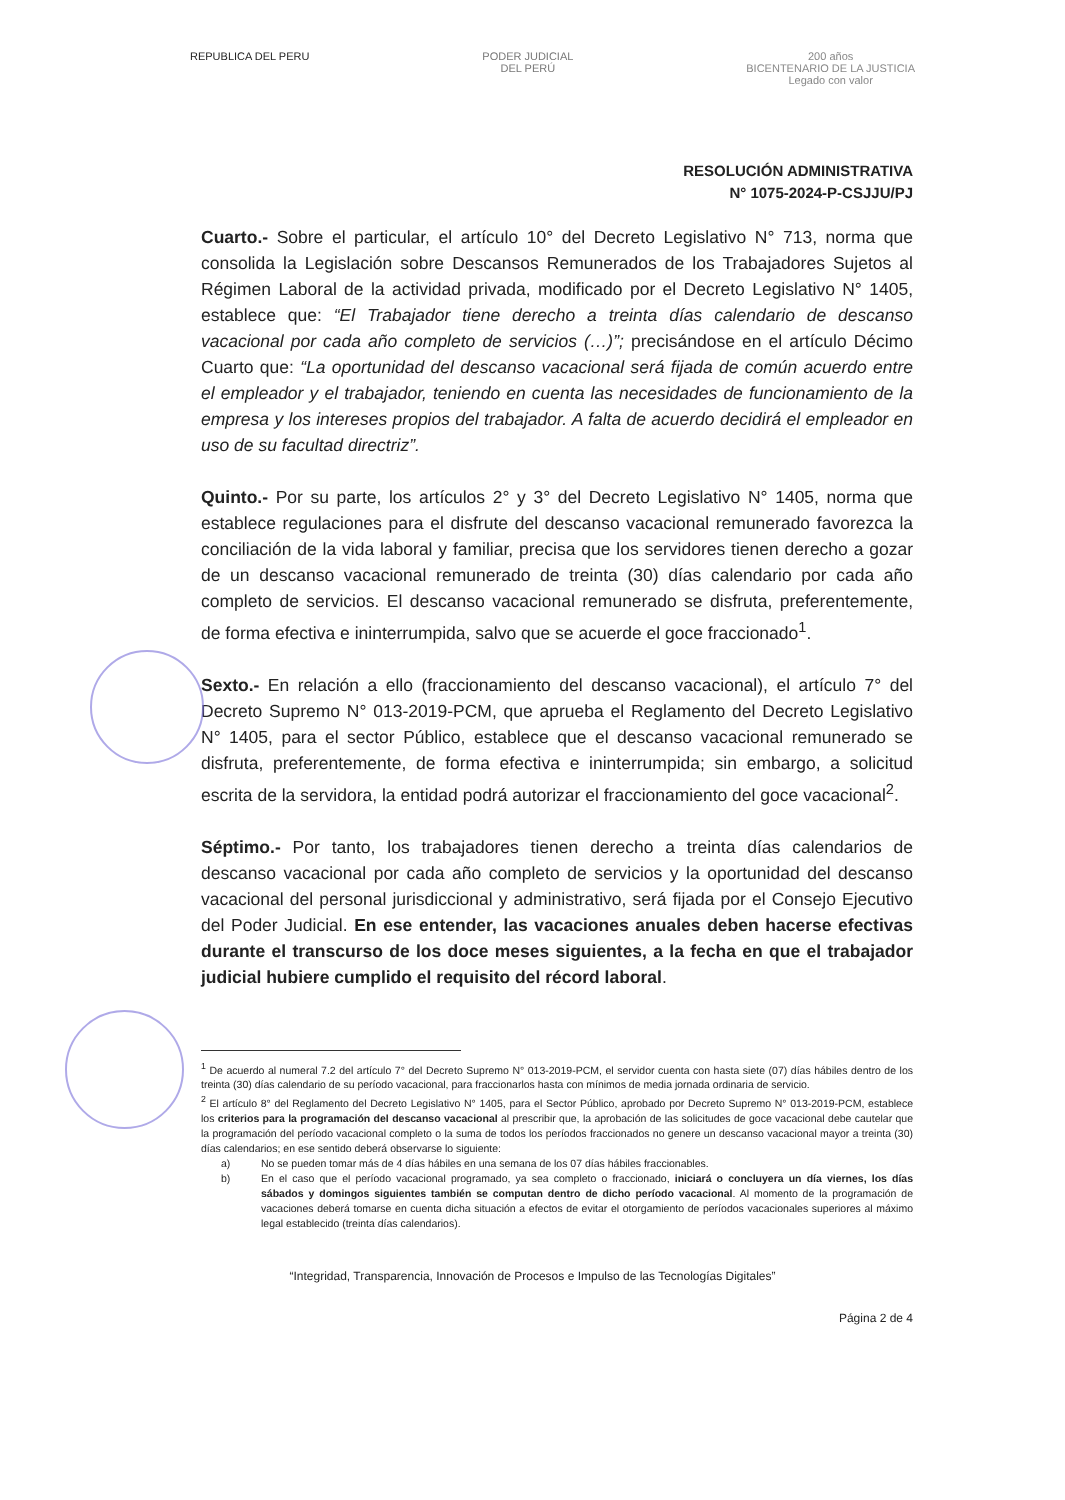REPUBLICA DEL PERU PODER JUDICIAL
DEL PERÚ
200 años
BICENTENARIO DE LA JUSTICIA
Legado con valor
RESOLUCIÓN ADMINISTRATIVA
N° 1075-2024-P-CSJJU/PJ
Cuarto.- Sobre el particular, el artículo 10° del Decreto Legislativo N° 713, norma que consolida la Legislación sobre Descansos Remunerados de los Trabajadores Sujetos al Régimen Laboral de la actividad privada, modificado por el Decreto Legislativo N° 1405, establece que: “El Trabajador tiene derecho a treinta días calendario de descanso vacacional por cada año completo de servicios (…)”; precisándose en el artículo Décimo Cuarto que: “La oportunidad del descanso vacacional será fijada de común acuerdo entre el empleador y el trabajador, teniendo en cuenta las necesidades de funcionamiento de la empresa y los intereses propios del trabajador. A falta de acuerdo decidirá el empleador en uso de su facultad directriz”.
Quinto.- Por su parte, los artículos 2° y 3° del Decreto Legislativo N° 1405, norma que establece regulaciones para el disfrute del descanso vacacional remunerado favorezca la conciliación de la vida laboral y familiar, precisa que los servidores tienen derecho a gozar de un descanso vacacional remunerado de treinta (30) días calendario por cada año completo de servicios. El descanso vacacional remunerado se disfruta, preferentemente, de forma efectiva e ininterrumpida, salvo que se acuerde el goce fraccionado<sup>1</sup>.
Sexto.- En relación a ello (fraccionamiento del descanso vacacional), el artículo 7° del Decreto Supremo N° 013-2019-PCM, que aprueba el Reglamento del Decreto Legislativo N° 1405, para el sector Público, establece que el descanso vacacional remunerado se disfruta, preferentemente, de forma efectiva e ininterrumpida; sin embargo, a solicitud escrita de la servidora, la entidad podrá autorizar el fraccionamiento del goce vacacional<sup>2</sup>.
Séptimo.- Por tanto, los trabajadores tienen derecho a treinta días calendarios de descanso vacacional por cada año completo de servicios y la oportunidad del descanso vacacional del personal jurisdiccional y administrativo, será fijada por el Consejo Ejecutivo del Poder Judicial. En ese entender, las vacaciones anuales deben hacerse efectivas durante el transcurso de los doce meses siguientes, a la fecha en que el trabajador judicial hubiere cumplido el requisito del récord laboral.
<sup>1</sup> De acuerdo al numeral 7.2 del artículo 7° del Decreto Supremo N° 013-2019-PCM, el servidor cuenta con hasta siete (07) días hábiles dentro de los treinta (30) días calendario de su período vacacional, para fraccionarlos hasta con mínimos de media jornada ordinaria de servicio.
<sup>2</sup> El artículo 8° del Reglamento del Decreto Legislativo N° 1405, para el Sector Público, aprobado por Decreto Supremo N° 013-2019-PCM, establece los criterios para la programación del descanso vacacional al prescribir que, la aprobación de las solicitudes de goce vacacional debe cautelar que la programación del período vacacional completo o la suma de todos los períodos fraccionados no genere un descanso vacacional mayor a treinta (30) días calendarios; en ese sentido deberá observarse lo siguiente:
a) No se pueden tomar más de 4 días hábiles en una semana de los 07 días hábiles fraccionables.
b) En el caso que el período vacacional programado, ya sea completo o fraccionado, iniciará o concluyera un día viernes, los días sábados y domingos siguientes también se computan dentro de dicho período vacacional. Al momento de la programación de vacaciones deberá tomarse en cuenta dicha situación a efectos de evitar el otorgamiento de períodos vacacionales superiores al máximo legal establecido (treinta días calendarios).
“Integridad, Transparencia, Innovación de Procesos e Impulso de las Tecnologías Digitales”
Página 2 de 4